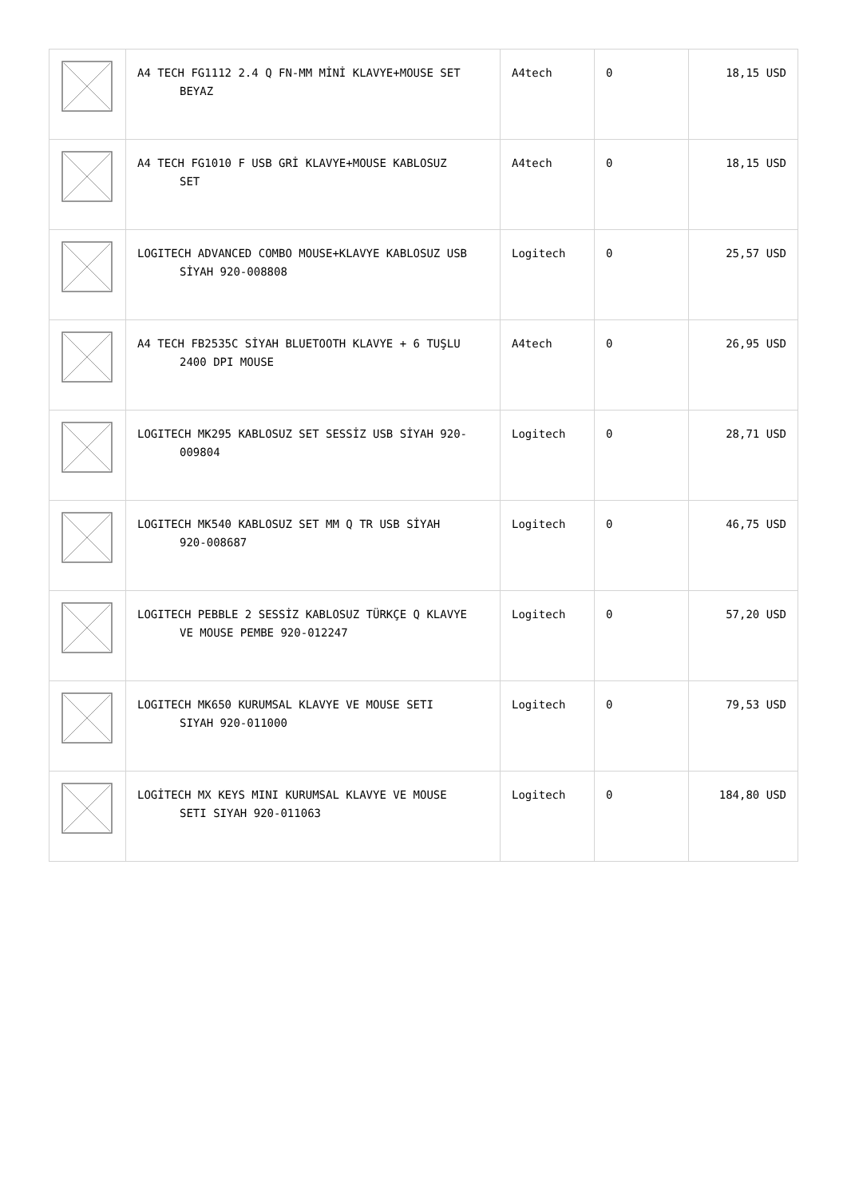| | A4 TECH FG1112 2.4 Q FN-MM MİNİ KLAVYE+MOUSE SET BEYAZ | A4tech | 0 | 18,15 USD |
| | A4 TECH FG1010 F USB GRİ KLAVYE+MOUSE KABLOSUZ SET | A4tech | 0 | 18,15 USD |
| | LOGITECH ADVANCED COMBO MOUSE+KLAVYE KABLOSUZ USB SİYAH 920-008808 | Logitech | 0 | 25,57 USD |
| | A4 TECH FB2535C SİYAH BLUETOOTH KLAVYE + 6 TUŞLU 2400 DPI MOUSE | A4tech | 0 | 26,95 USD |
| | LOGITECH MK295 KABLOSUZ SET SESSİZ USB SİYAH 920- 009804 | Logitech | 0 | 28,71 USD |
| | LOGITECH MK540 KABLOSUZ SET MM Q TR USB SİYAH 920-008687 | Logitech | 0 | 46,75 USD |
| | LOGITECH PEBBLE 2 SESSİZ KABLOSUZ TÜRKÇE Q KLAVYE VE MOUSE PEMBE 920-012247 | Logitech | 0 | 57,20 USD |
| | LOGITECH MK650 KURUMSAL KLAVYE VE MOUSE SETI SIYAH 920-011000 | Logitech | 0 | 79,53 USD |
| | LOGİTECH MX KEYS MINI KURUMSAL KLAVYE VE MOUSE SETI SIYAH 920-011063 | Logitech | 0 | 184,80 USD |